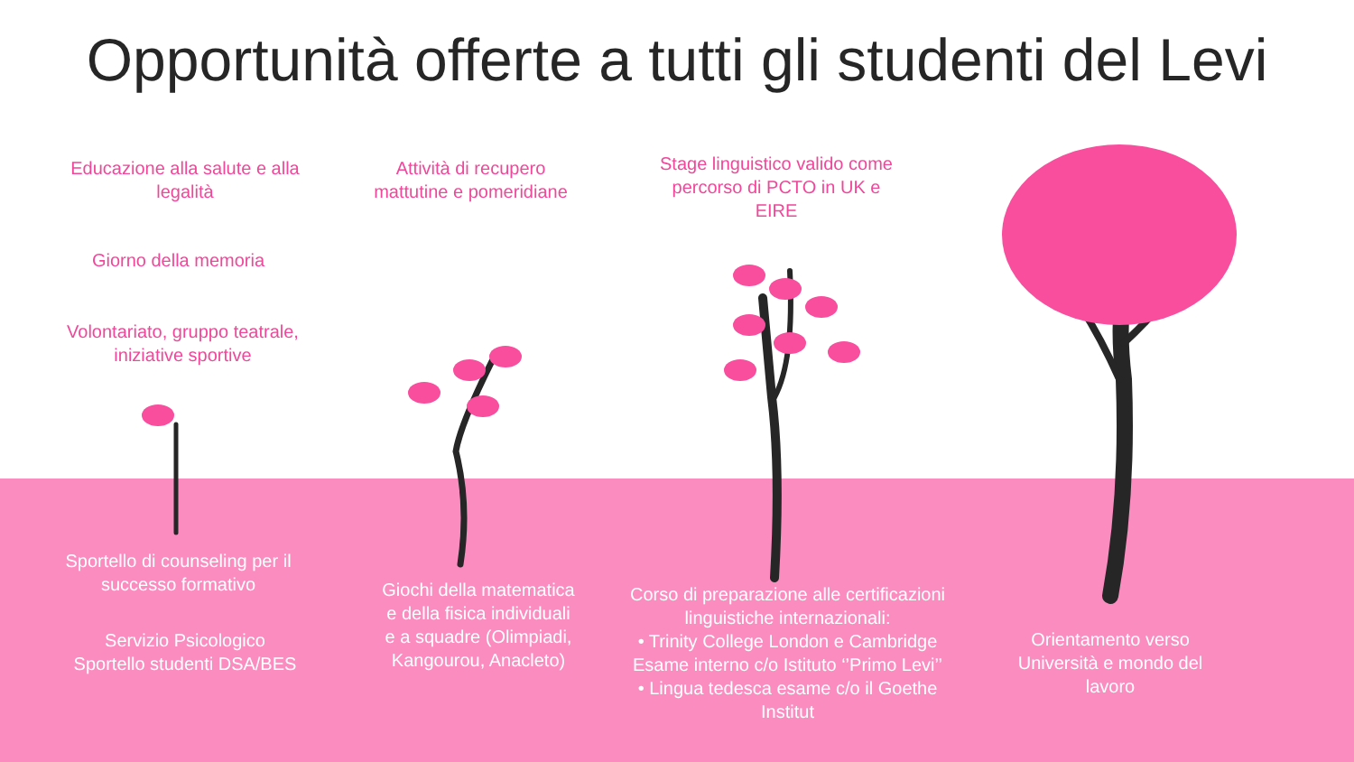Opportunità offerte a tutti gli studenti del Levi
Educazione alla salute e alla legalità
Giorno della memoria
Volontariato, gruppo teatrale, iniziative sportive
Attività di recupero mattutine e pomeridiane
Stage linguistico valido come percorso di PCTO in UK e EIRE
Sportello di counseling per il successo formativo
Servizio Psicologico
Sportello studenti DSA/BES
Giochi della matematica e della fisica individuali e a squadre (Olimpiadi, Kangourou, Anacleto)
Corso di preparazione alle certificazioni linguistiche internazionali:
• Trinity College London e Cambridge Esame interno c/o Istituto ‘’Primo Levi’’
• Lingua tedesca esame c/o il Goethe Institut
Orientamento verso Università e mondo del lavoro